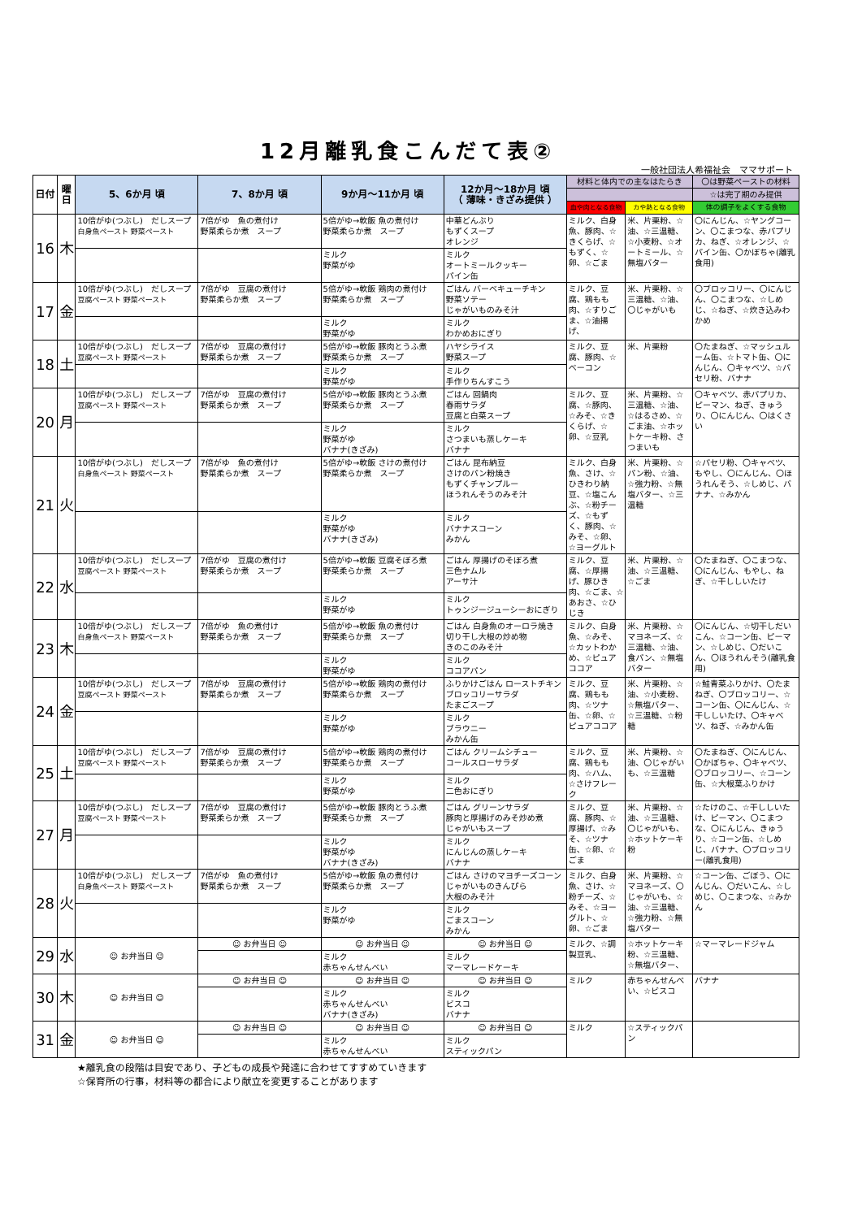12月離乳食こんだて表②
一般社団法人希福祉会　ママサポート
| 日付 | 曜日 | 5、6か月 頃 | 7、8か月 頃 | 9か月～11か月 頃 | 12か月～18か月 頃 （ 薄味・きざみ提供 ） | 材料と体内での主なはたらき | | 〇は野菜ペーストの材料 |
| --- | --- | --- | --- | --- | --- | --- | --- | --- |
| | | | | | | | | ☆は完了期のみ提供 |
| | | | | | | 血や肉となる食物 | カや熱となる食物 | 体の調子をよくする食物 |
| 16 | 木 | 10倍がゆ(つぶし) だしスープ 白身魚ペースト 野菜ペースト | 7倍がゆ 魚の煮付け 野菜柔らか煮 スープ | 5倍がゆ→軟飯 魚の煮付け 野菜柔らか煮 スープ | 中華どんぶり もずくスープ オレンジ | ミルク、白身魚、豚肉、☆きくらげ、☆もずく、☆卵、☆ごま | 米、片栗粉、☆油、☆三温糖、☆小麦粉、☆オートミール、☆無塩バター | 〇にんじん、☆ヤングコーン、〇こまつな、赤パプリカ、ねぎ、☆オレンジ、☆パイン缶、〇かぼちゃ(離乳食用) |
| | | | | ミルク 野菜がゆ | ミルク オートミールクッキー パイン缶 | | | |
| 17 | 金 | 10倍がゆ(つぶし) だしスープ 豆腐ペースト 野菜ペースト | 7倍がゆ 豆腐の煮付け 野菜柔らか煮 スープ | 5倍がゆ→軟飯 鶏肉の煮付け 野菜柔らか煮 スープ | ごはん バーベキューチキン 野菜ソテー じゃがいものみそ汁 | ミルク、豆腐、鶏もも肉、☆すりごま、☆油揚げ、 | 米、片栗粉、☆三温糖、☆油、〇じゃがいも | 〇ブロッコリー、〇にんじん、〇こまつな、☆しめじ、☆ねぎ、☆炊き込みわかめ |
| | | | | ミルク 野菜がゆ | ミルク わかめおにぎり | | | |
| 18 | 土 | 10倍がゆ(つぶし) だしスープ 豆腐ペースト 野菜ペースト | 7倍がゆ 豆腐の煮付け 野菜柔らか煮 スープ | 5倍がゆ→軟飯 豚肉とうふ煮 野菜柔らか煮 スープ | ハヤシライス 野菜スープ | ミルク、豆腐、豚肉、☆ベーコン | 米、片栗粉 | 〇たまねぎ、☆マッシュルーム缶、☆トマト缶、〇にんじん、〇キャベツ、☆パセリ粉、バナナ |
| | | | | ミルク 野菜がゆ | ミルク 手作りちんすこう | | | |
| 20 | 月 | 10倍がゆ(つぶし) だしスープ 豆腐ペースト 野菜ペースト | 7倍がゆ 豆腐の煮付け 野菜柔らか煮 スープ | 5倍がゆ→軟飯 豚肉とうふ煮 野菜柔らか煮 スープ | ごはん 回鍋肉 春雨サラダ 豆腐と白菜スープ | ミルク、豆腐、☆豚肉、☆みそ、☆きくらげ、☆卵、☆豆乳 | 米、片栗粉、☆三温糖、☆油、☆はるさめ、☆ごま油、☆ホットケーキ粉、さつまいも | 〇キャベツ、赤パプリカ、ピーマン、ねぎ、きゅうり、〇にんじん、〇はくさい |
| | | | | ミルク 野菜がゆ バナナ(きざみ) | ミルク さつまいも蒸しケーキ バナナ | | | |
| 21 | 火 | 10倍がゆ(つぶし) だしスープ 白身魚ペースト 野菜ペースト | 7倍がゆ 魚の煮付け 野菜柔らか煮 スープ | 5倍がゆ→軟飯 さけの煮付け 野菜柔らか煮 スープ | ごはん 昆布納豆 さけのパン粉焼き もずくチャンプルー ほうれんそうのみそ汁 | ミルク、白身魚、さけ、☆ひきわり納豆、☆塩こんぶ、☆粉チーズ、☆もずく、豚肉、☆みそ、☆卵、☆ヨーグルト | 米、片栗粉、☆パン粉、☆油、☆強力粉、☆無塩バター、☆三温糖 | ☆パセリ粉、〇キャベツ、もやし、〇にんじん、〇ほうれんそう、☆しめじ、バナナ、☆みかん |
| | | | | ミルク 野菜がゆ バナナ(きざみ) | ミルク バナナスコーン みかん | | | |
| 22 | 水 | 10倍がゆ(つぶし) だしスープ 豆腐ペースト 野菜ペースト | 7倍がゆ 豆腐の煮付け 野菜柔らか煮 スープ | 5倍がゆ→軟飯 豆腐そぼろ煮 野菜柔らか煮 スープ | ごはん 厚揚げのそぼろ煮 三色ナムル アーサ汁 | ミルク、豆腐、☆厚揚げ、豚ひき肉、☆ごま、☆あおさ、☆ひじき | 米、片栗粉、☆油、☆三温糖、☆ごま | 〇たまねぎ、〇こまつな、〇にんじん、もやし、ねぎ、☆干ししいたけ |
| | | | | ミルク 野菜がゆ | ミルク トゥンジージューシーおにぎり | | | |
| 23 | 木 | 10倍がゆ(つぶし) だしスープ 白身魚ペースト 野菜ペースト | 7倍がゆ 魚の煮付け 野菜柔らか煮 スープ | 5倍がゆ→軟飯 魚の煮付け 野菜柔らか煮 スープ | ごはん 白身魚のオーロラ焼き 切り干し大根の炒め物 きのこのみそ汁 | ミルク、白身魚、☆みそ、☆カットわかめ、☆ピュアココア | 米、片栗粉、☆マヨネーズ、☆三温糖、☆油、食パン、☆無塩バター | 〇にんじん、☆切干しだいこん、☆コーン缶、ピーマン、☆しめじ、〇だいこん、〇ほうれんそう(離乳食用) |
| | | | | ミルク 野菜がゆ | ミルク ココアパン | | | |
| 24 | 金 | 10倍がゆ(つぶし) だしスープ 豆腐ペースト 野菜ペースト | 7倍がゆ 豆腐の煮付け 野菜柔らか煮 スープ | 5倍がゆ→軟飯 鶏肉の煮付け 野菜柔らか煮 スープ | ふりかけごはん ローストチキン ブロッコリーサラダ たまごスープ | ミルク、豆腐、鶏もも肉、☆ツナ缶、☆卵、☆ピュアココア | 米、片栗粉、☆油、☆小麦粉、☆無塩バター、☆三温糖、☆粉糖 | ☆鮭青菜ふりかけ、〇たまねぎ、〇ブロッコリー、☆コーン缶、〇にんじん、☆干ししいたけ、〇キャベツ、ねぎ、☆みかん缶 |
| | | | | ミルク 野菜がゆ | ミルク ブラウニー みかん缶 | | | |
| 25 | 土 | 10倍がゆ(つぶし) だしスープ 豆腐ペースト 野菜ペースト | 7倍がゆ 豆腐の煮付け 野菜柔らか煮 スープ | 5倍がゆ→軟飯 鶏肉の煮付け 野菜柔らか煮 スープ | ごはん クリームシチュー コールスローサラダ | ミルク、豆腐、鶏もも肉、☆ハム、☆さけフレーク | 米、片栗粉、☆油、〇じゃがいも、☆三温糖 | 〇たまねぎ、〇にんじん、〇かぼちゃ、〇キャベツ、〇ブロッコリー、☆コーン缶、☆大根葉ふりかけ |
| | | | | ミルク 野菜がゆ | ミルク 二色おにぎり | | | |
| 27 | 月 | 10倍がゆ(つぶし) だしスープ 豆腐ペースト 野菜ペースト | 7倍がゆ 豆腐の煮付け 野菜柔らか煮 スープ | 5倍がゆ→軟飯 豚肉とうふ煮 野菜柔らか煮 スープ | ごはん グリーンサラダ 豚肉と厚揚げのみそ炒め煮 じゃがいもスープ | ミルク、豆腐、豚肉、☆厚揚げ、☆みそ、☆ツナ缶、☆卵、☆ごま | 米、片栗粉、☆油、☆三温糖、〇じゃがいも、☆ホットケーキ粉 | ☆たけのこ、☆干ししいたけ、ピーマン、〇こまつな、〇にんじん、きゅうり、☆コーン缶、☆しめじ、バナナ、〇ブロッコリー(離乳食用) |
| | | | | ミルク 野菜がゆ バナナ(きざみ) | ミルク にんじんの蒸しケーキ バナナ | | | |
| 28 | 火 | 10倍がゆ(つぶし) だしスープ 白身魚ペースト 野菜ペースト | 7倍がゆ 魚の煮付け 野菜柔らか煮 スープ | 5倍がゆ→軟飯 魚の煮付け 野菜柔らか煮 スープ | ごはん さけのマヨチーズコーン じゃがいものきんぴら 大根のみそ汁 | ミルク、白身魚、さけ、☆粉チーズ、☆みそ、☆ヨーグルト、☆卵、☆ごま | 米、片栗粉、☆マヨネーズ、〇じゃがいも、☆油、☆三温糖、☆強力粉、☆無塩バター | ☆コーン缶、ごぼう、〇にんじん、〇だいこん、☆しめじ、〇こまつな、☆みかん |
| | | | | ミルク 野菜がゆ | ミルク ごまスコーン みかん | | | |
| 29 | 水 | ☺ お弁当日 ☺ | ☺ お弁当日 ☺ | ☺ お弁当日 ☺ | ☺ お弁当日 ☺ | ミルク、☆調製豆乳、 | ☆ホットケーキ粉、☆三温糖、☆無塩バター、 | ☆マーマレードジャム |
| | | | | ミルク 赤ちゃんせんべい | ミルク マーマレードケーキ | | | |
| 30 | 木 | ☺ お弁当日 ☺ | ☺ お弁当日 ☺ | ☺ お弁当日 ☺ | ☺ お弁当日 ☺ | ミルク | 赤ちゃんせんべい、☆ビスコ | バナナ |
| | | | | ミルク 赤ちゃんせんべい バナナ(きざみ) | ミルク ビスコ バナナ | | | |
| 31 | 金 | ☺ お弁当日 ☺ | ☺ お弁当日 ☺ | ☺ お弁当日 ☺ | ☺ お弁当日 ☺ | ミルク | ☆スティックパン | |
| | | | | ミルク 赤ちゃんせんべい | ミルク スティックパン | | | |
★離乳食の段階は目安であり、子どもの成長や発達に合わせてすすめていきます
☆保育所の行事，材料等の都合により献立を変更することがあります